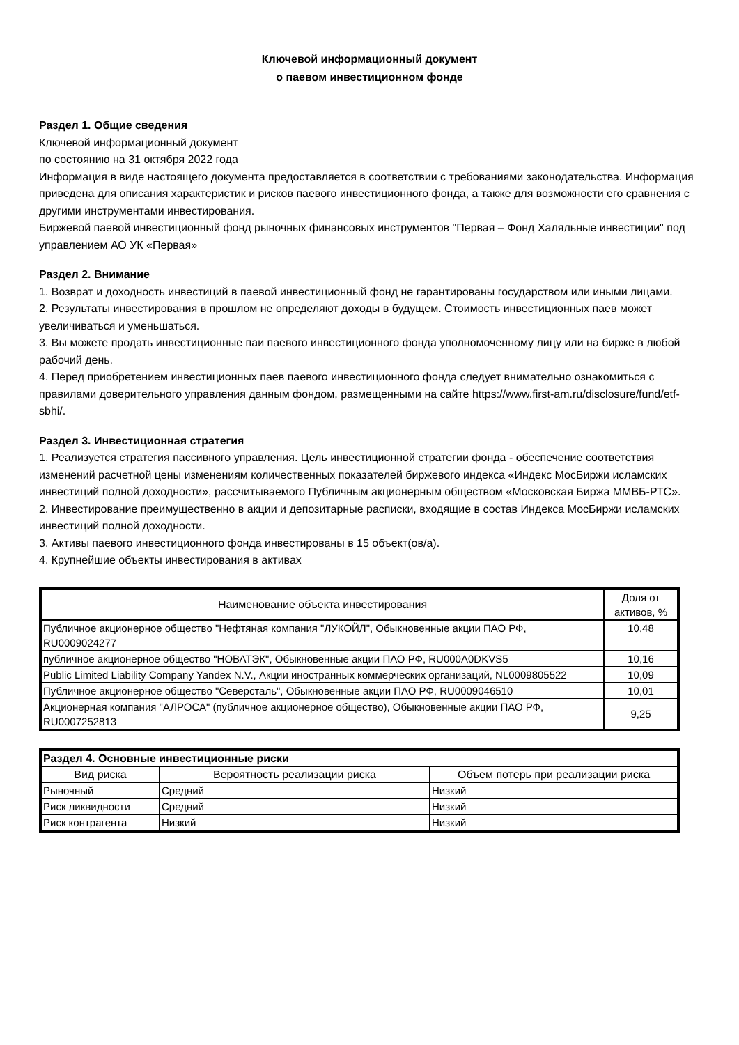Ключевой информационный документ
о паевом инвестиционном фонде
Раздел 1. Общие сведения
Ключевой информационный документ
по состоянию на 31 октября 2022 года
Информация в виде настоящего документа предоставляется в соответствии с требованиями законодательства. Информация приведена для описания характеристик и рисков паевого инвестиционного фонда, а также для возможности его сравнения с другими инструментами инвестирования.
Биржевой паевой инвестиционный фонд рыночных финансовых инструментов "Первая – Фонд Халяльные инвестиции" под управлением АО УК «Первая»
Раздел 2. Внимание
1. Возврат и доходность инвестиций в паевой инвестиционный фонд не гарантированы государством или иными лицами.
2. Результаты инвестирования в прошлом не определяют доходы в будущем. Стоимость инвестиционных паев может увеличиваться и уменьшаться.
3. Вы можете продать инвестиционные паи паевого инвестиционного фонда уполномоченному лицу или на бирже в любой рабочий день.
4. Перед приобретением инвестиционных паев паевого инвестиционного фонда следует внимательно ознакомиться с правилами доверительного управления данным фондом, размещенными на сайте https://www.first-am.ru/disclosure/fund/etf-sbhi/.
Раздел 3. Инвестиционная стратегия
1. Реализуется стратегия пассивного управления. Цель инвестиционной стратегии фонда - обеспечение соответствия изменений расчетной цены изменениям количественных показателей биржевого индекса «Индекс МосБиржи исламских инвестиций полной доходности», рассчитываемого Публичным акционерным обществом «Московская Биржа ММВБ-РТС».
2. Инвестирование преимущественно в акции и депозитарные расписки, входящие в состав Индекса МосБиржи исламских инвестиций полной доходности.
3. Активы паевого инвестиционного фонда инвестированы в 15 объект(ов/а).
4. Крупнейшие объекты инвестирования в активах
| Наименование объекта инвестирования | Доля от активов, % |
| --- | --- |
| Публичное акционерное общество "Нефтяная компания "ЛУКОЙЛ", Обыкновенные акции ПАО РФ, RU0009024277 | 10,48 |
| публичное акционерное общество "НОВАТЭК", Обыкновенные акции ПАО РФ, RU000A0DKVS5 | 10,16 |
| Public Limited Liability Company Yandex N.V., Акции иностранных коммерческих организаций, NL0009805522 | 10,09 |
| Публичное акционерное общество "Северсталь", Обыкновенные акции ПАО РФ, RU0009046510 | 10,01 |
| Акционерная компания "АЛРОСА" (публичное акционерное общество), Обыкновенные акции ПАО РФ, RU0007252813 | 9,25 |
| Раздел 4. Основные инвестиционные риски | | |
| --- | --- | --- |
| Вид риска | Вероятность реализации риска | Объем потерь при реализации риска |
| Рыночный | Средний | Низкий |
| Риск ликвидности | Средний | Низкий |
| Риск контрагента | Низкий | Низкий |